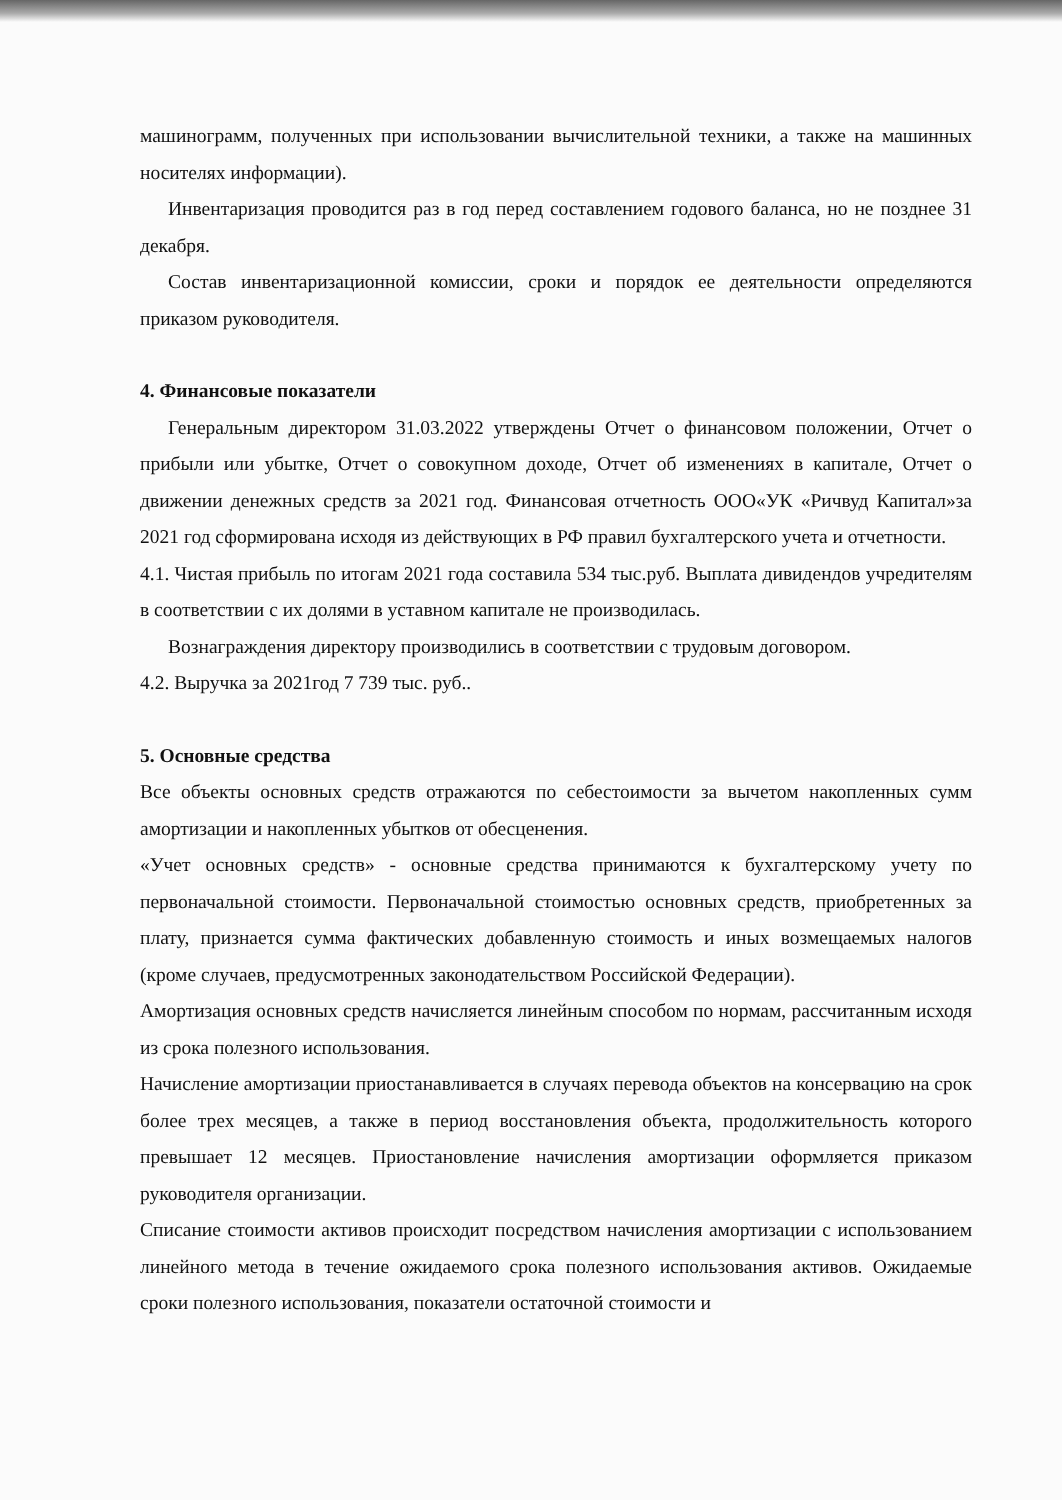машинограмм, полученных при использовании вычислительной техники, а также на машинных носителях информации).
Инвентаризация проводится раз в год перед составлением годового баланса, но не позднее 31 декабря.
Состав инвентаризационной комиссии, сроки и порядок ее деятельности определяются приказом руководителя.
4. Финансовые показатели
Генеральным директором 31.03.2022 утверждены Отчет о финансовом положении, Отчет о прибыли или убытке, Отчет о совокупном доходе, Отчет об изменениях в капитале, Отчет о движении денежных средств за 2021 год. Финансовая отчетность ООО«УК «Ричвуд Капитал»за 2021 год сформирована исходя из действующих в РФ правил бухгалтерского учета и отчетности.
4.1. Чистая прибыль по итогам 2021 года составила 534 тыс.руб. Выплата дивидендов учредителям в соответствии с их долями в уставном капитале не производилась.
Вознаграждения директору производились в соответствии с трудовым договором.
4.2. Выручка за 2021год 7 739 тыс. руб..
5. Основные средства
Все объекты основных средств отражаются по себестоимости за вычетом накопленных сумм амортизации и накопленных убытков от обесценения.
«Учет основных средств» - основные средства принимаются к бухгалтерскому учету по первоначальной стоимости. Первоначальной стоимостью основных средств, приобретенных за плату, признается сумма фактических добавленную стоимость и иных возмещаемых налогов (кроме случаев, предусмотренных законодательством Российской Федерации).
Амортизация основных средств начисляется линейным способом по нормам, рассчитанным исходя из срока полезного использования.
Начисление амортизации приостанавливается в случаях перевода объектов на консервацию на срок более трех месяцев, а также в период восстановления объекта, продолжительность которого превышает 12 месяцев. Приостановление начисления амортизации оформляется приказом руководителя организации.
Списание стоимости активов происходит посредством начисления амортизации с использованием линейного метода в течение ожидаемого срока полезного использования активов. Ожидаемые сроки полезного использования, показатели остаточной стоимости и